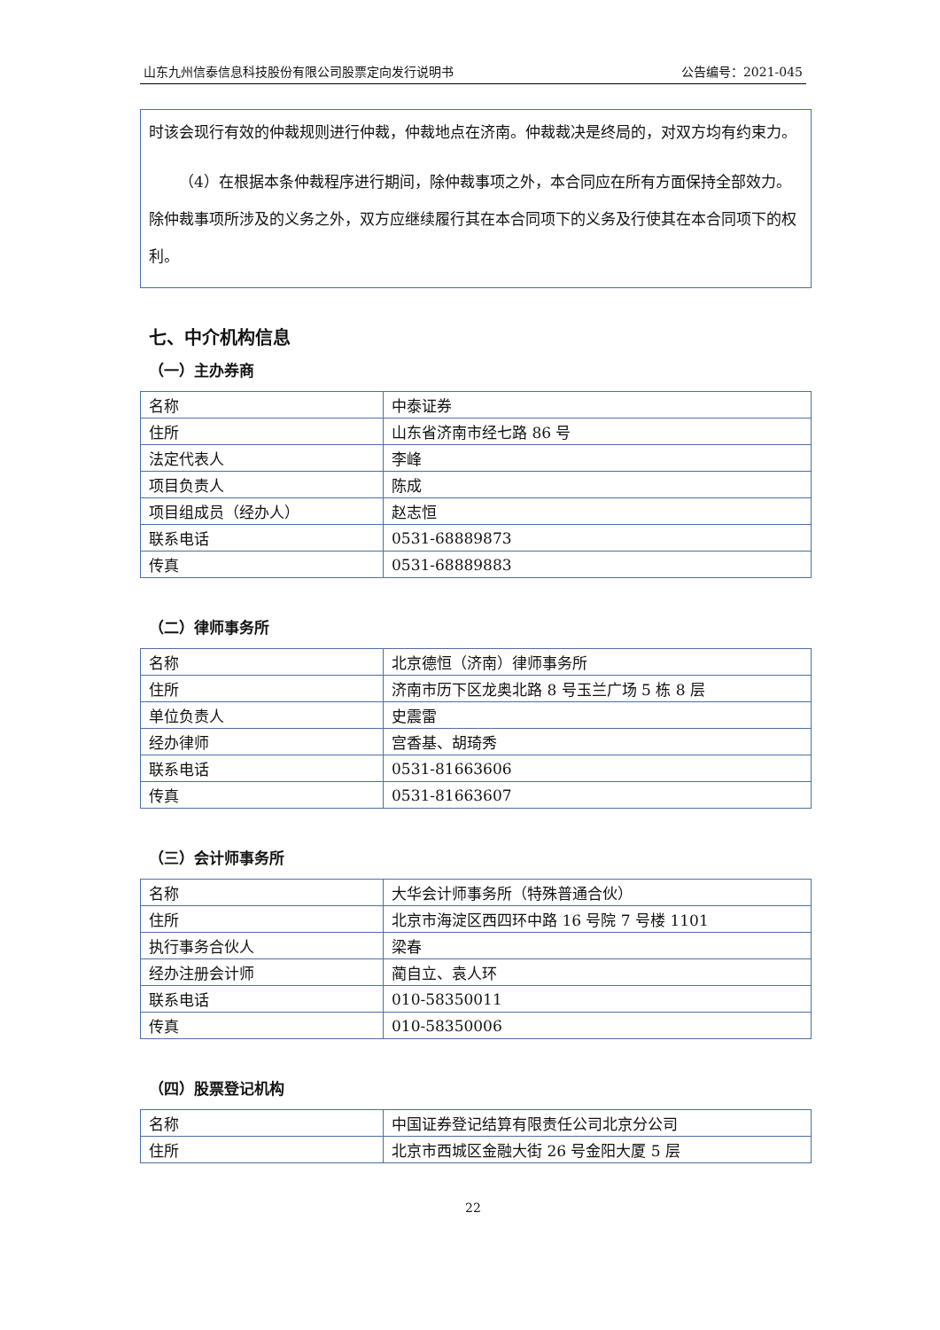山东九州信泰信息科技股份有限公司股票定向发行说明书 公告编号：2021-045
时该会现行有效的仲裁规则进行仲裁，仲裁地点在济南。仲裁裁决是终局的，对双方均有约束力。
（4）在根据本条仲裁程序进行期间，除仲裁事项之外，本合同应在所有方面保持全部效力。除仲裁事项所涉及的义务之外，双方应继续履行其在本合同项下的义务及行使其在本合同项下的权利。
七、中介机构信息
（一）主办券商
| 名称 | 中泰证券 |
| 住所 | 山东省济南市经七路 86 号 |
| 法定代表人 | 李峰 |
| 项目负责人 | 陈成 |
| 项目组成员（经办人） | 赵志恒 |
| 联系电话 | 0531-68889873 |
| 传真 | 0531-68889883 |
（二）律师事务所
| 名称 | 北京德恒（济南）律师事务所 |
| 住所 | 济南市历下区龙奥北路 8 号玉兰广场 5 栋 8 层 |
| 单位负责人 | 史震雷 |
| 经办律师 | 宫香基、胡琦秀 |
| 联系电话 | 0531-81663606 |
| 传真 | 0531-81663607 |
（三）会计师事务所
| 名称 | 大华会计师事务所（特殊普通合伙） |
| 住所 | 北京市海淀区西四环中路 16 号院 7 号楼 1101 |
| 执行事务合伙人 | 梁春 |
| 经办注册会计师 | 蔺自立、袁人环 |
| 联系电话 | 010-58350011 |
| 传真 | 010-58350006 |
（四）股票登记机构
| 名称 | 中国证券登记结算有限责任公司北京分公司 |
| 住所 | 北京市西城区金融大街 26 号金阳大厦 5 层 |
22